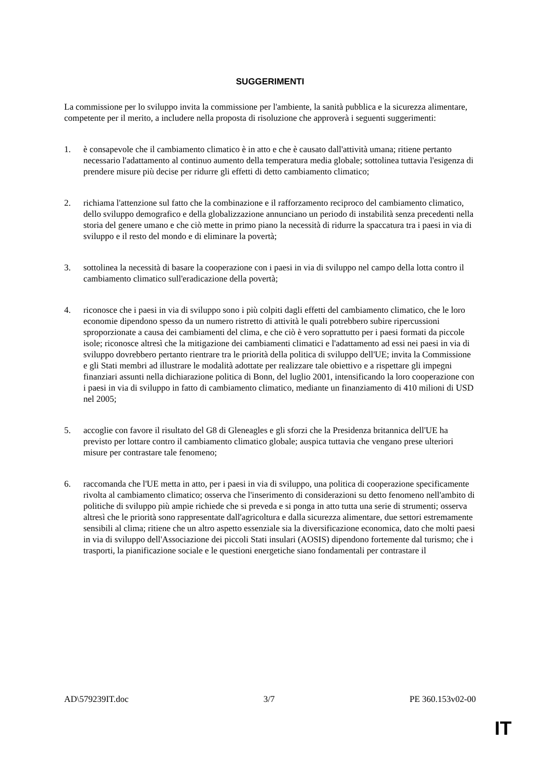SUGGERIMENTI
La commissione per lo sviluppo invita la commissione per l'ambiente, la sanità pubblica e la sicurezza alimentare, competente per il merito, a includere nella proposta di risoluzione che approverà i seguenti suggerimenti:
1. è consapevole che il cambiamento climatico è in atto e che è causato dall'attività umana; ritiene pertanto necessario l'adattamento al continuo aumento della temperatura media globale; sottolinea tuttavia l'esigenza di prendere misure più decise per ridurre gli effetti di detto cambiamento climatico;
2. richiama l'attenzione sul fatto che la combinazione e il rafforzamento reciproco del cambiamento climatico, dello sviluppo demografico e della globalizzazione annunciano un periodo di instabilità senza precedenti nella storia del genere umano e che ciò mette in primo piano la necessità di ridurre la spaccatura tra i paesi in via di sviluppo e il resto del mondo e di eliminare la povertà;
3. sottolinea la necessità di basare la cooperazione con i paesi in via di sviluppo nel campo della lotta contro il cambiamento climatico sull'eradicazione della povertà;
4. riconosce che i paesi in via di sviluppo sono i più colpiti dagli effetti del cambiamento climatico, che le loro economie dipendono spesso da un numero ristretto di attività le quali potrebbero subire ripercussioni sproporzionate a causa dei cambiamenti del clima, e che ciò è vero soprattutto per i paesi formati da piccole isole; riconosce altresì che la mitigazione dei cambiamenti climatici e l'adattamento ad essi nei paesi in via di sviluppo dovrebbero pertanto rientrare tra le priorità della politica di sviluppo dell'UE; invita la Commissione e gli Stati membri ad illustrare le modalità adottate per realizzare tale obiettivo e a rispettare gli impegni finanziari assunti nella dichiarazione politica di Bonn, del luglio 2001, intensificando la loro cooperazione con i paesi in via di sviluppo in fatto di cambiamento climatico, mediante un finanziamento di 410 milioni di USD nel 2005;
5. accoglie con favore il risultato del G8 di Gleneagles e gli sforzi che la Presidenza britannica dell'UE ha previsto per lottare contro il cambiamento climatico globale; auspica tuttavia che vengano prese ulteriori misure per contrastare tale fenomeno;
6. raccomanda che l'UE metta in atto, per i paesi in via di sviluppo, una politica di cooperazione specificamente rivolta al cambiamento climatico; osserva che l'inserimento di considerazioni su detto fenomeno nell'ambito di politiche di sviluppo più ampie richiede che si preveda e si ponga in atto tutta una serie di strumenti; osserva altresì che le priorità sono rappresentate dall'agricoltura e dalla sicurezza alimentare, due settori estremamente sensibili al clima; ritiene che un altro aspetto essenziale sia la diversificazione economica, dato che molti paesi in via di sviluppo dell'Associazione dei piccoli Stati insulari (AOSIS) dipendono fortemente dal turismo; che i trasporti, la pianificazione sociale e le questioni energetiche siano fondamentali per contrastare il
AD\579239IT.doc 3/7 PE 360.153v02-00
IT